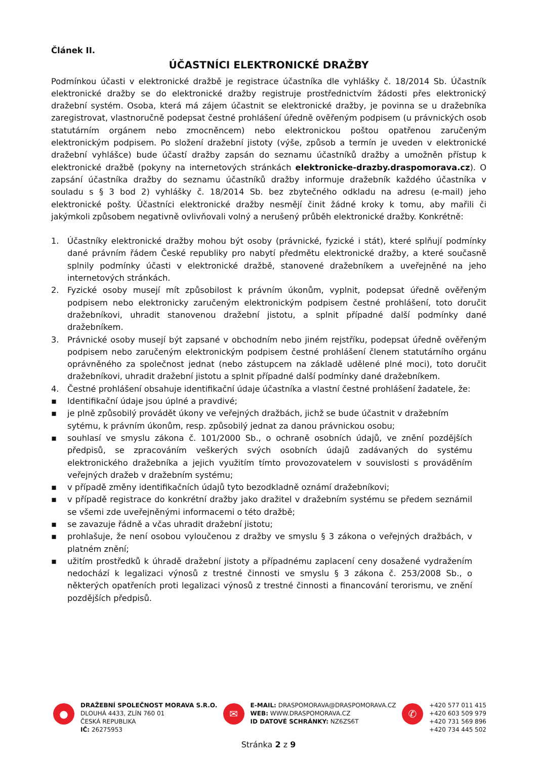Článek II.
ÚČASTNÍCI ELEKTRONICKÉ DRAŽBY
Podmínkou účasti v elektronické dražbě je registrace účastníka dle vyhlášky č. 18/2014 Sb. Účastník elektronické dražby se do elektronické dražby registruje prostřednictvím žádosti přes elektronický dražební systém. Osoba, která má zájem účastnit se elektronické dražby, je povinna se u dražebníka zaregistrovat, vlastnoručně podepsat čestné prohlášení úředně ověřeným podpisem (u právnických osob statutárním orgánem nebo zmocněncem) nebo elektronickou poštou opatřenou zaručeným elektronickým podpisem. Po složení dražební jistoty (výše, způsob a termín je uveden v elektronické dražební vyhlášce) bude účastí dražby zapsán do seznamu účastníků dražby a umožněn přístup k elektronické dražbě (pokyny na internetových stránkách elektronicke-drazby.draspomorava.cz). O zapsání účastníka dražby do seznamu účastníků dražby informuje dražebník každého účastníka v souladu s § 3 bod 2) vyhlášky č. 18/2014 Sb. bez zbytečného odkladu na adresu (e-mail) jeho elektronické pošty. Účastníci elektronické dražby nesmějí činit žádné kroky k tomu, aby mařili či jakýmkoli způsobem negativně ovlivňovali volný a nerušený průběh elektronické dražby. Konkrétně:
1. Účastníky elektronické dražby mohou být osoby (právnické, fyzické i stát), které splňují podmínky dané právním řádem České republiky pro nabytí předmětu elektronické dražby, a které současně splnily podmínky účasti v elektronické dražbě, stanovené dražebníkem a uveřejněné na jeho internetových stránkách.
2. Fyzické osoby musejí mít způsobilost k právním úkonům, vyplnit, podepsat úředně ověřeným podpisem nebo elektronicky zaručeným elektronickým podpisem čestné prohlášení, toto doručit dražebníkovi, uhradit stanovenou dražební jistotu, a splnit případné další podmínky dané dražebníkem.
3. Právnické osoby musejí být zapsané v obchodním nebo jiném rejstříku, podepsat úředně ověřeným podpisem nebo zaručeným elektronickým podpisem čestné prohlášení členem statutárního orgánu oprávněného za společnost jednat (nebo zástupcem na základě udělené plné moci), toto doručit dražebníkovi, uhradit dražební jistotu a splnit případné další podmínky dané dražebníkem.
4. Čestné prohlášení obsahuje identifikační údaje účastníka a vlastní čestné prohlášení žadatele, že:
▪ Identifikační údaje jsou úplné a pravdivé;
▪ je plně způsobilý provádět úkony ve veřejných dražbách, jichž se bude účastnit v dražebním sytému, k právním úkonům, resp. způsobilý jednat za danou právnickou osobu;
▪ souhlasí ve smyslu zákona č. 101/2000 Sb., o ochraně osobních údajů, ve znění pozdějších předpisů, se zpracováním veškerých svých osobních údajů zadávaných do systému elektronického dražebníka a jejich využitím tímto provozovatelem v souvislosti s prováděním veřejných dražeb v dražebním systému;
▪ v případě změny identifikačních údajů tyto bezodkladně oznámí dražebníkovi;
▪ v případě registrace do konkrétní dražby jako dražitel v dražebním systému se předem seznámil se všemi zde uveřejněnými informacemi o této dražbě;
▪ se zavazuje řádně a včas uhradit dražební jistotu;
▪ prohlašuje, že není osobou vyloučenou z dražby ve smyslu § 3 zákona o veřejných dražbách, v platném znění;
▪ užitím prostředků k úhradě dražební jistoty a případnému zaplacení ceny dosažené vydražením nedochází k legalizaci výnosů z trestné činnosti ve smyslu § 3 zákona č. 253/2008 Sb., o některých opatřeních proti legalizaci výnosů z trestné činnosti a financování terorismu, ve znění pozdějších předpisů.
●
DRAŽEBNÍ SPOLEČNOST MORAVA S.R.O.
DLOUHÁ 4433, ZLÍN 760 01
ČESKÁ REPUBLIKA
IČ: 26275953
✉
E-MAIL: DRASPOMORAVA@DRASPOMORAVA.CZ
WEB: WWW.DRASPOMORAVA.CZ
ID DATOVÉ SCHRÁNKY: NZ6ZS6T
✆
+420 577 011 415
+420 603 509 979
+420 731 569 896
+420 734 445 502
Stránka 2 z 9